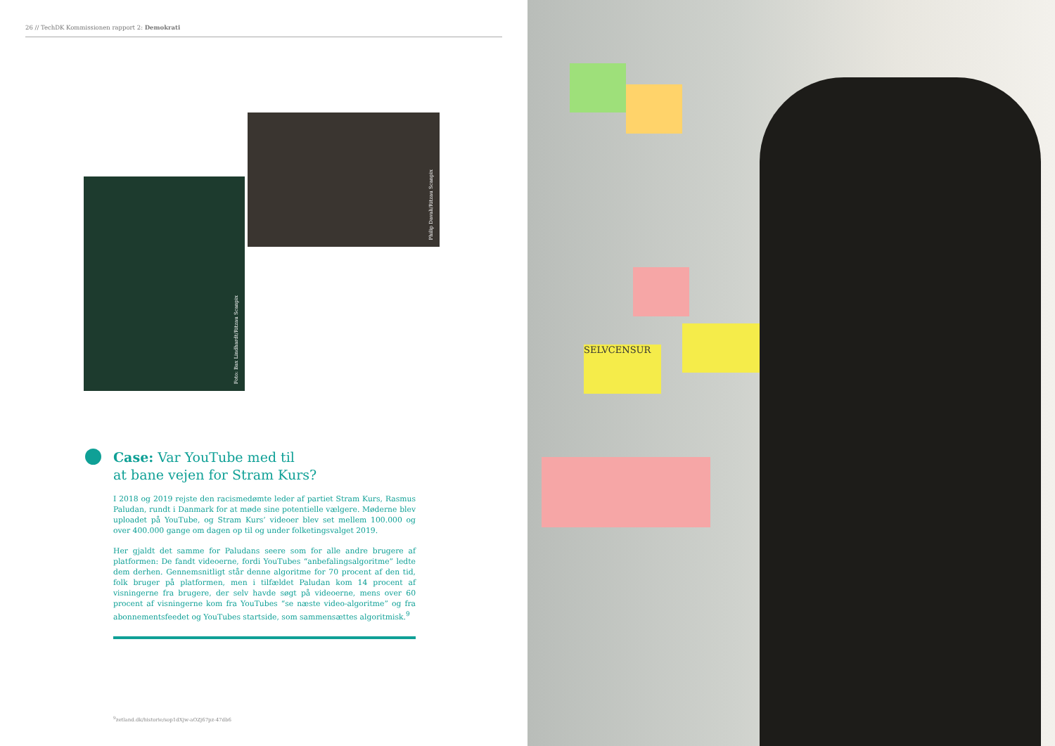26 // TechDK Kommissionen rapport 2: Demokrati
Foto: Bax Lindhardt/Ritzau Scanpix
Philip Davali/Ritzau Scanpix
Case: Var YouTube med til
at bane vejen for Stram Kurs?
I 2018 og 2019 rejste den racismedømte leder af partiet Stram Kurs, Rasmus Paludan, rundt i Danmark for at møde sine potentielle vælgere. Møderne blev uploadet på YouTube, og Stram Kurs’ videoer blev set mellem 100.000 og over 400.000 gange om dagen op til og under folketingsvalget 2019.
Her gjaldt det samme for Paludans seere som for alle andre brugere af platformen: De fandt videoerne, fordi YouTubes “anbefalingsalgoritme” ledte dem derhen. Gennemsnitligt står denne algoritme for 70 procent af den tid, folk bruger på platformen, men i tilfældet Paludan kom 14 procent af visningerne fra brugere, der selv havde søgt på videoerne, mens over 60 procent af visningerne kom fra YouTubes “se næste video-algoritme” og fra abonnementsfeedet og YouTubes startside, som sammensættes algoritmisk.<sup>9</sup>
<sup>9</sup> zetland.dk/historie/sop1dXjw-aOZj67pz-47db6
SELVCENSUR